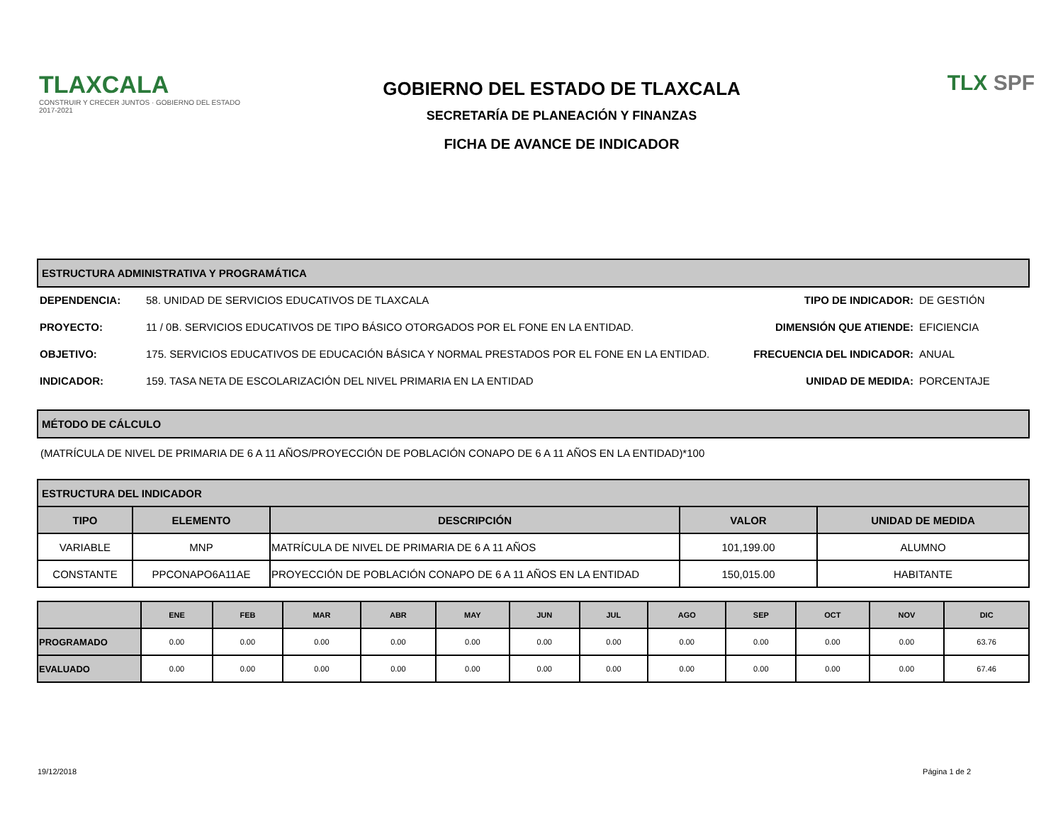TLAXCALA
CONSTRUIR Y CRECER JUNTOS · GOBIERNO DEL ESTADO 2017-2021
GOBIERNO DEL ESTADO DE TLAXCALA
SECRETARÍA DE PLANEACIÓN Y FINANZAS
FICHA DE AVANCE DE INDICADOR
TLX SPF
ESTRUCTURA ADMINISTRATIVA Y PROGRAMÁTICA
DEPENDENCIA:
58. UNIDAD DE SERVICIOS EDUCATIVOS DE TLAXCALA
TIPO DE INDICADOR:
DE GESTIÓN
PROYECTO:
11 / 0B. SERVICIOS EDUCATIVOS DE TIPO BÁSICO OTORGADOS POR EL FONE EN LA ENTIDAD.
DIMENSIÓN QUE ATIENDE:
EFICIENCIA
OBJETIVO:
175. SERVICIOS EDUCATIVOS DE EDUCACIÓN BÁSICA Y NORMAL PRESTADOS POR EL FONE EN LA ENTIDAD.
FRECUENCIA DEL INDICADOR:
ANUAL
INDICADOR:
159. TASA NETA DE ESCOLARIZACIÓN DEL NIVEL PRIMARIA EN LA ENTIDAD
UNIDAD DE MEDIDA:
PORCENTAJE
MÉTODO DE CÁLCULO
(MATRÍCULA DE NIVEL DE PRIMARIA DE 6 A 11 AÑOS/PROYECCIÓN DE POBLACIÓN CONAPO DE 6 A 11 AÑOS EN LA ENTIDAD)*100
| ESTRUCTURA DEL INDICADOR | | | | |
| --- | --- | --- | --- | --- |
| TIPO | ELEMENTO | DESCRIPCIÓN | VALOR | UNIDAD DE MEDIDA |
| VARIABLE | MNP | MATRÍCULA DE NIVEL DE PRIMARIA DE 6 A 11 AÑOS | 101,199.00 | ALUMNO |
| CONSTANTE | PPCONAPO6A11AE | PROYECCIÓN DE POBLACIÓN CONAPO DE 6 A 11 AÑOS EN LA ENTIDAD | 150,015.00 | HABITANTE |
| | ENE | FEB | MAR | ABR | MAY | JUN | JUL | AGO | SEP | OCT | NOV | DIC |
| --- | --- | --- | --- | --- | --- | --- | --- | --- | --- | --- | --- | --- |
| PROGRAMADO | 0.00 | 0.00 | 0.00 | 0.00 | 0.00 | 0.00 | 0.00 | 0.00 | 0.00 | 0.00 | 0.00 | 63.76 |
| EVALUADO | 0.00 | 0.00 | 0.00 | 0.00 | 0.00 | 0.00 | 0.00 | 0.00 | 0.00 | 0.00 | 0.00 | 67.46 |
19/12/2018 Página 1 de 2